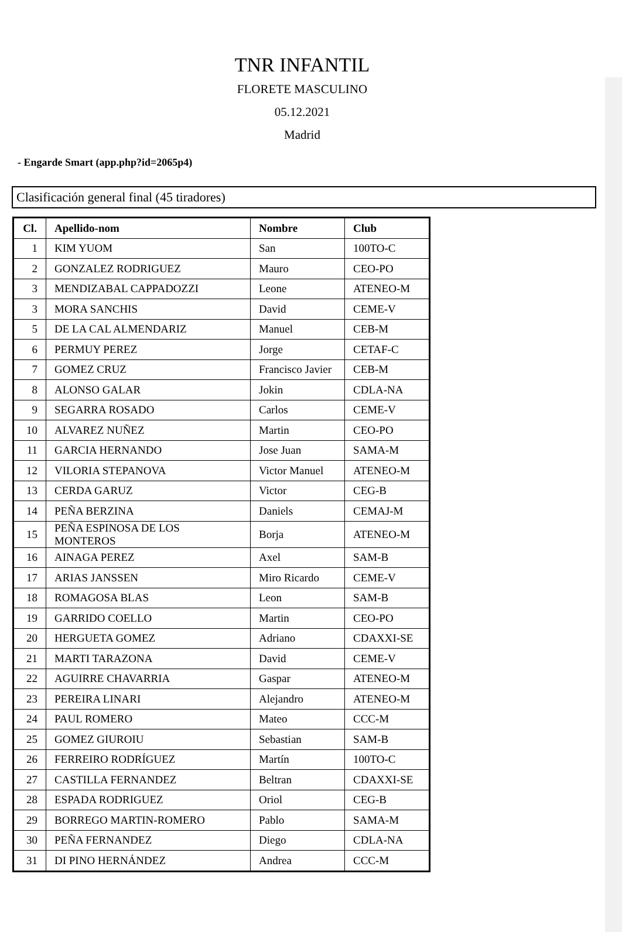TNR INFANTIL
FLORETE MASCULINO
05.12.2021
Madrid
- Engarde Smart (app.php?id=2065p4)
Clasificación general final (45 tiradores)
| Cl. | Apellido-nom | Nombre | Club |
| --- | --- | --- | --- |
| 1 | KIM YUOM | San | 100TO-C |
| 2 | GONZALEZ RODRIGUEZ | Mauro | CEO-PO |
| 3 | MENDIZABAL CAPPADOZZI | Leone | ATENEO-M |
| 3 | MORA SANCHIS | David | CEME-V |
| 5 | DE LA CAL ALMENDARIZ | Manuel | CEB-M |
| 6 | PERMUY PEREZ | Jorge | CETAF-C |
| 7 | GOMEZ CRUZ | Francisco Javier | CEB-M |
| 8 | ALONSO GALAR | Jokin | CDLA-NA |
| 9 | SEGARRA ROSADO | Carlos | CEME-V |
| 10 | ALVAREZ NUÑEZ | Martin | CEO-PO |
| 11 | GARCIA HERNANDO | Jose Juan | SAMA-M |
| 12 | VILORIA STEPANOVA | Victor Manuel | ATENEO-M |
| 13 | CERDA GARUZ | Victor | CEG-B |
| 14 | PEÑA BERZINA | Daniels | CEMAJ-M |
| 15 | PEÑA ESPINOSA DE LOS MONTEROS | Borja | ATENEO-M |
| 16 | AINAGA PEREZ | Axel | SAM-B |
| 17 | ARIAS JANSSEN | Miro Ricardo | CEME-V |
| 18 | ROMAGOSA BLAS | Leon | SAM-B |
| 19 | GARRIDO COELLO | Martin | CEO-PO |
| 20 | HERGUETA GOMEZ | Adriano | CDAXXI-SE |
| 21 | MARTI TARAZONA | David | CEME-V |
| 22 | AGUIRRE CHAVARRIA | Gaspar | ATENEO-M |
| 23 | PEREIRA LINARI | Alejandro | ATENEO-M |
| 24 | PAUL ROMERO | Mateo | CCC-M |
| 25 | GOMEZ GIUROIU | Sebastian | SAM-B |
| 26 | FERREIRO RODRÍGUEZ | Martín | 100TO-C |
| 27 | CASTILLA FERNANDEZ | Beltran | CDAXXI-SE |
| 28 | ESPADA RODRIGUEZ | Oriol | CEG-B |
| 29 | BORREGO MARTIN-ROMERO | Pablo | SAMA-M |
| 30 | PEÑA FERNANDEZ | Diego | CDLA-NA |
| 31 | DI PINO HERNÁNDEZ | Andrea | CCC-M |